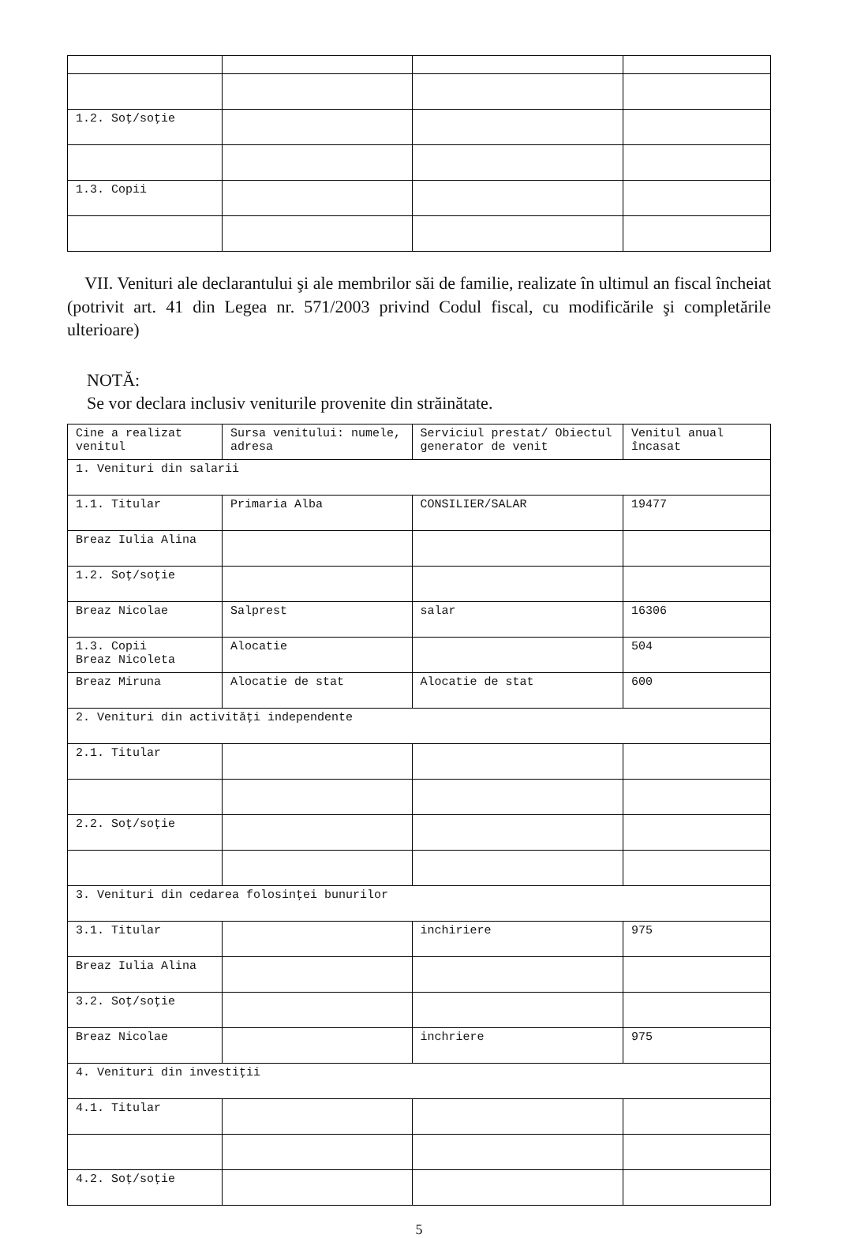| 1.2. Soţ/soţie | | | |
| 1.3. Copii | | | |
VII. Venituri ale declarantului şi ale membrilor săi de familie, realizate în ultimul an fiscal încheiat (potrivit art. 41 din Legea nr. 571/2003 privind Codul fiscal, cu modificările şi completările ulterioare)
NOTĂ:
Se vor declara inclusiv veniturile provenite din străinătate.
| Cine a realizat venitul | Sursa venitului: numele, adresa | Serviciul prestat/ Obiectul generator de venit | Venitul anual încasat |
| --- | --- | --- | --- |
| 1. Venituri din salarii | | | |
| 1.1. Titular | Primaria Alba | CONSILIER/SALAR | 19477 |
| Breaz Iulia Alina | | | |
| 1.2. Soţ/soţie | | | |
| Breaz Nicolae | Salprest | salar | 16306 |
| 1.3. Copii Breaz Nicoleta | Alocatie | | 504 |
| Breaz Miruna | Alocatie de stat | Alocatie de stat | 600 |
| 2. Venituri din activităţi independente | | | |
| 2.1. Titular | | | |
| 2.2. Soţ/soţie | | | |
| 3. Venituri din cedarea folosinţei bunurilor | | | |
| 3.1. Titular | | inchiriere | 975 |
| Breaz Iulia Alina | | | |
| 3.2. Soţ/soţie | | | |
| Breaz Nicolae | | inchriere | 975 |
| 4. Venituri din investiţii | | | |
| 4.1. Titular | | | |
| 4.2. Soţ/soţie | | | |
5